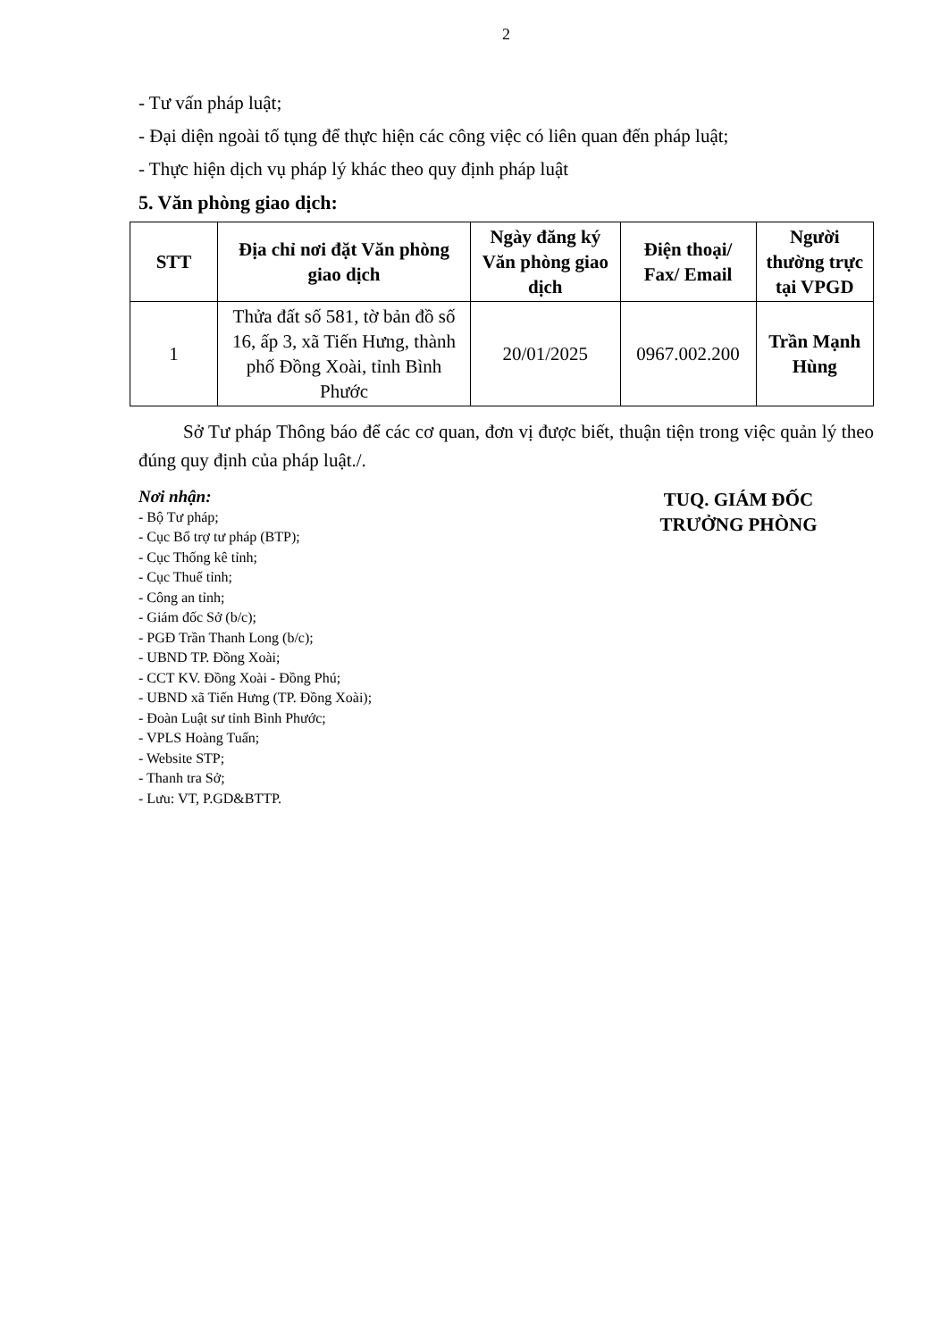2
- Tư vấn pháp luật;
- Đại diện ngoài tố tụng để thực hiện các công việc có liên quan đến pháp luật;
- Thực hiện dịch vụ pháp lý khác theo quy định pháp luật
5. Văn phòng giao dịch:
| STT | Địa chỉ nơi đặt Văn phòng giao dịch | Ngày đăng ký Văn phòng giao dịch | Điện thoại/ Fax/ Email | Người thường trực tại VPGD |
| --- | --- | --- | --- | --- |
| 1 | Thửa đất số 581, tờ bản đồ số 16, ấp 3, xã Tiến Hưng, thành phố Đồng Xoài, tỉnh Bình Phước | 20/01/2025 | 0967.002.200 | Trần Mạnh Hùng |
Sở Tư pháp Thông báo để các cơ quan, đơn vị được biết, thuận tiện trong việc quản lý theo đúng quy định của pháp luật./.
Nơi nhận:
- Bộ Tư pháp;
- Cục Bổ trợ tư pháp (BTP);
- Cục Thống kê tỉnh;
- Cục Thuế tỉnh;
- Công an tỉnh;
- Giám đốc Sở (b/c);
- PGĐ Trần Thanh Long (b/c);
- UBND TP. Đồng Xoài;
- CCT KV. Đồng Xoài - Đồng Phú;
- UBND xã Tiến Hưng (TP. Đồng Xoài);
- Đoàn Luật sư tỉnh Bình Phước;
- VPLS Hoàng Tuấn;
- Website STP;
- Thanh tra Sở;
- Lưu: VT, P.GD&BTTP.
TUQ. GIÁM ĐỐC
TRƯỞNG PHÒNG